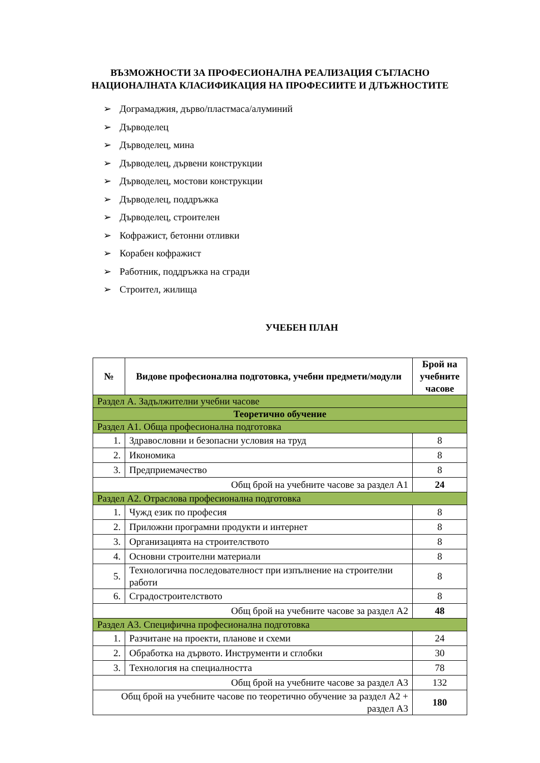ВЪЗМОЖНОСТИ ЗА ПРОФЕСИОНАЛНА РЕАЛИЗАЦИЯ СЪГЛАСНО
НАЦИОНАЛНАТА КЛАСИФИКАЦИЯ НА ПРОФЕСИИТЕ И ДЛЪЖНОСТИТЕ
➢ Дограмаджия, дърво/пластмаса/алуминий
➢ Дърводелец
➢ Дърводелец, мина
➢ Дърводелец, дървени конструкции
➢ Дърводелец, мостови конструкции
➢ Дърводелец, поддръжка
➢ Дърводелец, строителен
➢ Кофражист, бетонни отливки
➢ Корабен кофражист
➢ Работник, поддръжка на сгради
➢ Строител, жилища
УЧЕБЕН ПЛАН
| № | Видове професионална подготовка, учебни предмети/модули | Брой на учебните часове |
| --- | --- | --- |
| Раздел А. Задължителни учебни часове | | |
| Теоретично обучение | | |
| Раздел А1. Обща професионална подготовка | | |
| 1. | Здравословни и безопасни условия на труд | 8 |
| 2. | Икономика | 8 |
| 3. | Предприемачество | 8 |
| Общ брой на учебните часове за раздел А1 | | 24 |
| Раздел А2. Отраслова професионална подготовка | | |
| 1. | Чужд език по професия | 8 |
| 2. | Приложни програмни продукти и интернет | 8 |
| 3. | Организацията на строителството | 8 |
| 4. | Основни строителни материали | 8 |
| 5. | Технологична последователност при изпълнение на строителни работи | 8 |
| 6. | Сградостроителството | 8 |
| Общ брой на учебните часове за раздел А2 | | 48 |
| Раздел А3. Специфична професионална подготовка | | |
| 1. | Разчитане на проекти, планове и схеми | 24 |
| 2. | Обработка на дървото. Инструменти и сглобки | 30 |
| 3. | Технология на специалността | 78 |
| Общ брой на учебните часове за раздел А3 | | 132 |
| Общ брой на учебните часове по теоретично обучение за раздел А2 + раздел А3 | | 180 |